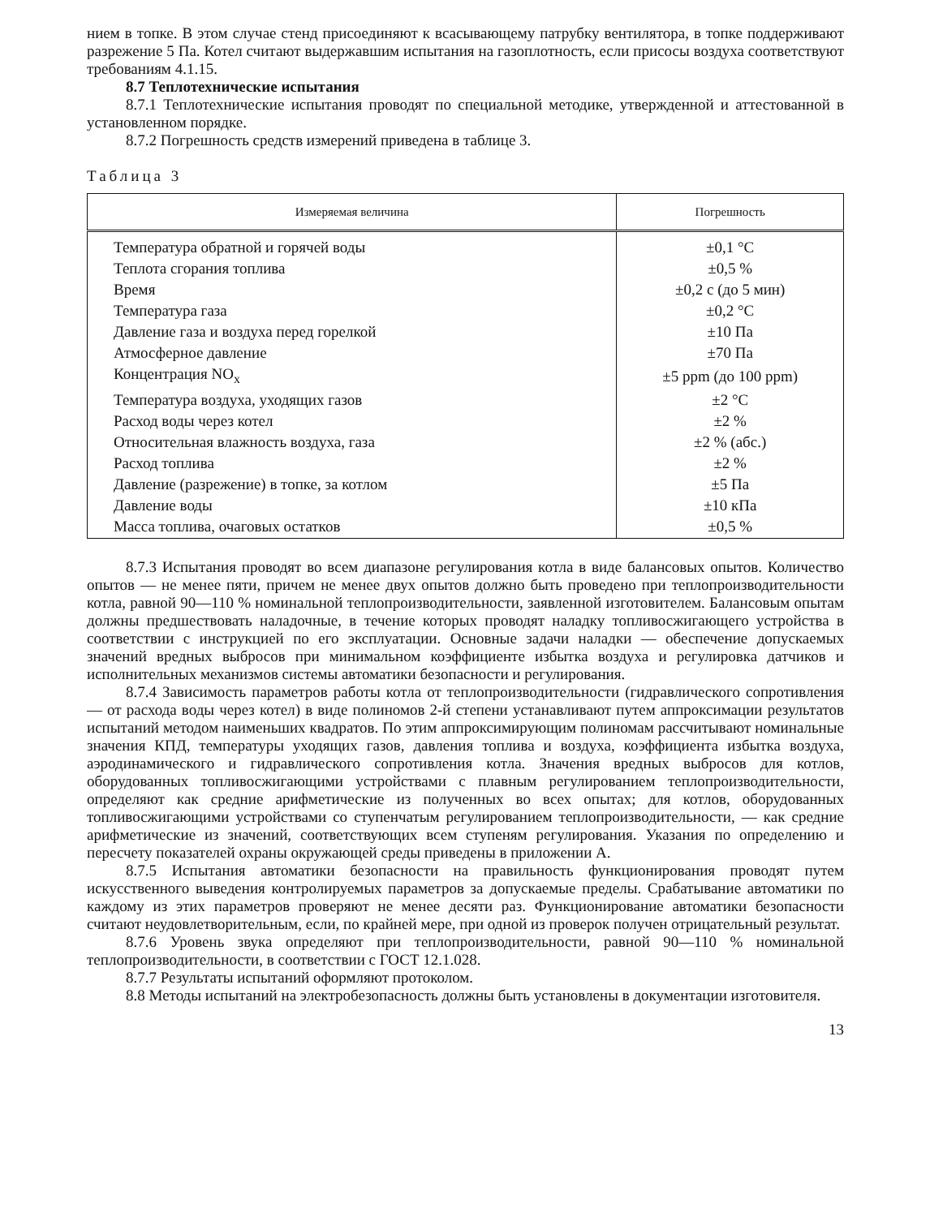нием в топке. В этом случае стенд присоединяют к всасывающему патрубку вентилятора, в топке поддерживают разрежение 5 Па. Котел считают выдержавшим испытания на газоплотность, если присосы воздуха соответствуют требованиям 4.1.15.
8.7 Теплотехнические испытания
8.7.1 Теплотехнические испытания проводят по специальной методике, утвержденной и аттестованной в установленном порядке.
8.7.2 Погрешность средств измерений приведена в таблице 3.
Таблица 3
| Измеряемая величина | Погрешность |
| --- | --- |
| Температура обратной и горячей воды | ±0,1 °С |
| Теплота сгорания топлива | ±0,5 % |
| Время | ±0,2 с (до 5 мин) |
| Температура газа | ±0,2 °С |
| Давление газа и воздуха перед горелкой | ±10 Па |
| Атмосферное давление | ±70 Па |
| Концентрация NO<sub>x</sub> | ±5 ppm (до 100 ppm) |
| Температура воздуха, уходящих газов | ±2 °С |
| Расход воды через котел | ±2 % |
| Относительная влажность воздуха, газа | ±2 % (абс.) |
| Расход топлива | ±2 % |
| Давление (разрежение) в топке, за котлом | ±5 Па |
| Давление воды | ±10 кПа |
| Масса топлива, очаговых остатков | ±0,5 % |
8.7.3 Испытания проводят во всем диапазоне регулирования котла в виде балансовых опытов. Количество опытов — не менее пяти, причем не менее двух опытов должно быть проведено при теплопроизводительности котла, равной 90—110 % номинальной теплопроизводительности, заявленной изготовителем. Балансовым опытам должны предшествовать наладочные, в течение которых проводят наладку топливосжигающего устройства в соответствии с инструкцией по его эксплуатации. Основные задачи наладки — обеспечение допускаемых значений вредных выбросов при минимальном коэффициенте избытка воздуха и регулировка датчиков и исполнительных механизмов системы автоматики безопасности и регулирования.
8.7.4 Зависимость параметров работы котла от теплопроизводительности (гидравлического сопротивления — от расхода воды через котел) в виде полиномов 2-й степени устанавливают путем аппроксимации результатов испытаний методом наименьших квадратов. По этим аппроксимирующим полиномам рассчитывают номинальные значения КПД, температуры уходящих газов, давления топлива и воздуха, коэффициента избытка воздуха, аэродинамического и гидравлического сопротивления котла. Значения вредных выбросов для котлов, оборудованных топливосжигающими устройствами с плавным регулированием теплопроизводительности, определяют как средние арифметические из полученных во всех опытах; для котлов, оборудованных топливосжигающими устройствами со ступенчатым регулированием теплопроизводительности, — как средние арифметические из значений, соответствующих всем ступеням регулирования. Указания по определению и пересчету показателей охраны окружающей среды приведены в приложении А.
8.7.5 Испытания автоматики безопасности на правильность функционирования проводят путем искусственного выведения контролируемых параметров за допускаемые пределы. Срабатывание автоматики по каждому из этих параметров проверяют не менее десяти раз. Функционирование автоматики безопасности считают неудовлетворительным, если, по крайней мере, при одной из проверок получен отрицательный результат.
8.7.6 Уровень звука определяют при теплопроизводительности, равной 90—110 % номинальной теплопроизводительности, в соответствии с ГОСТ 12.1.028.
8.7.7 Результаты испытаний оформляют протоколом.
8.8 Методы испытаний на электробезопасность должны быть установлены в документации изготовителя.
13